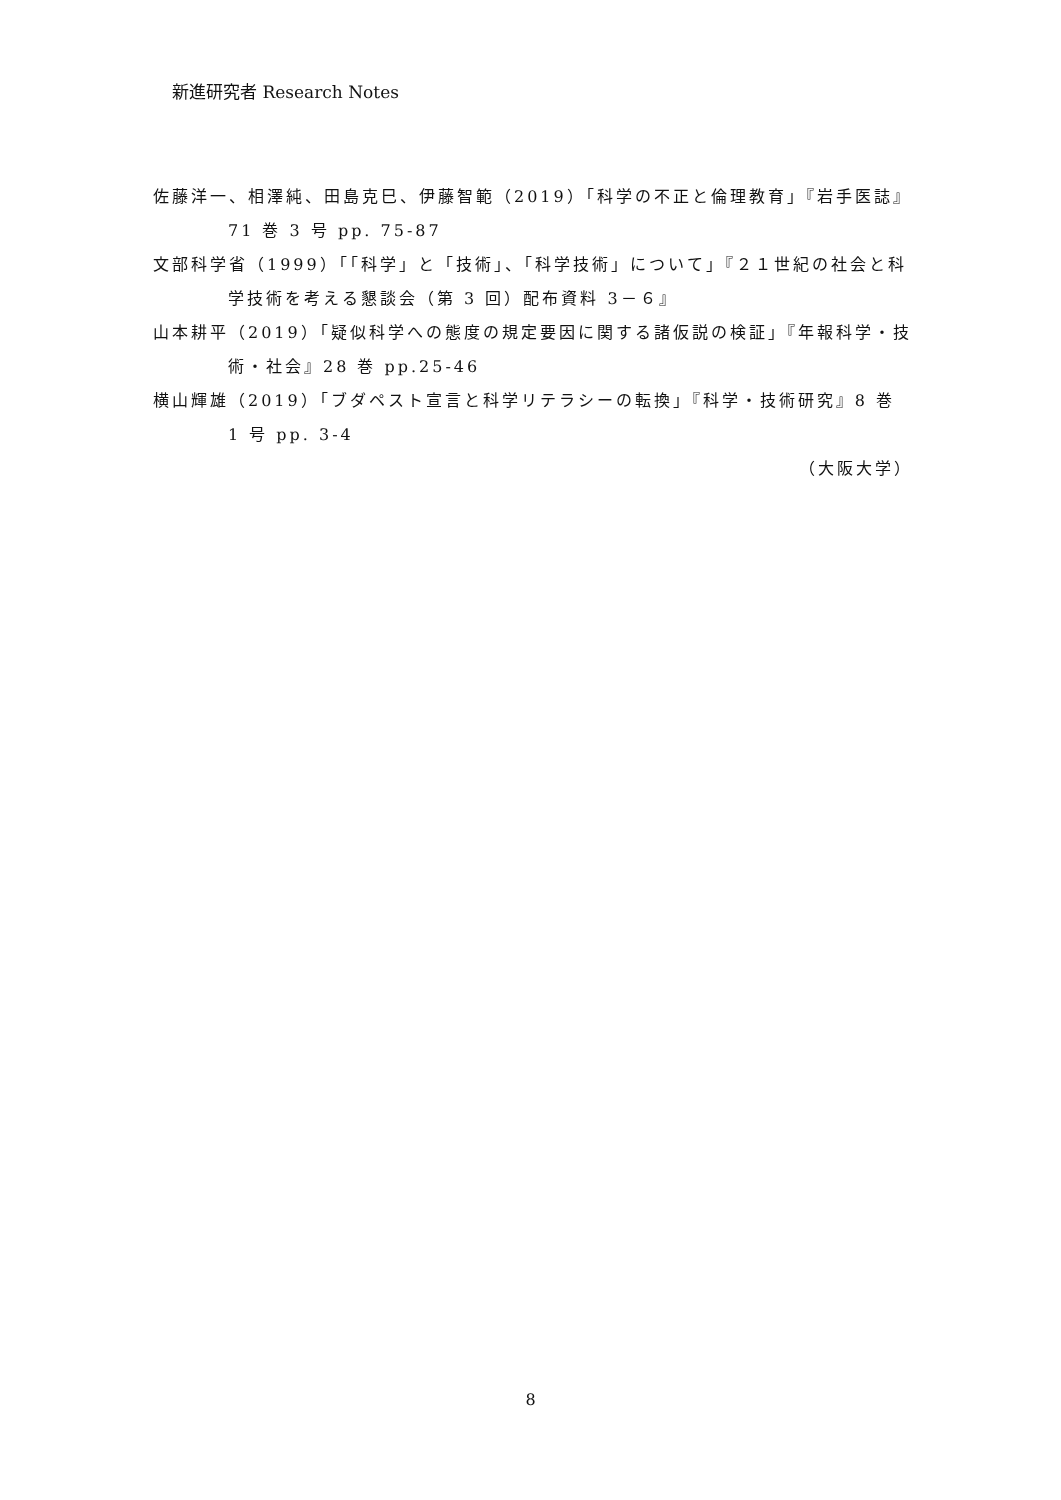新進研究者 Research Notes
佐藤洋一、相澤純、田島克巳、伊藤智範（2019）「科学の不正と倫理教育」『岩手医誌』71 巻 3 号 pp. 75-87
文部科学省（1999）「「科学」と「技術」、「科学技術」について」『２１世紀の社会と科学技術を考える懇談会（第 3 回）配布資料 3－６』
山本耕平（2019）「疑似科学への態度の規定要因に関する諸仮説の検証」『年報科学・技術・社会』28 巻 pp.25-46
横山輝雄（2019）「ブダペスト宣言と科学リテラシーの転換」『科学・技術研究』8 巻 1 号 pp. 3-4
（大阪大学）
8